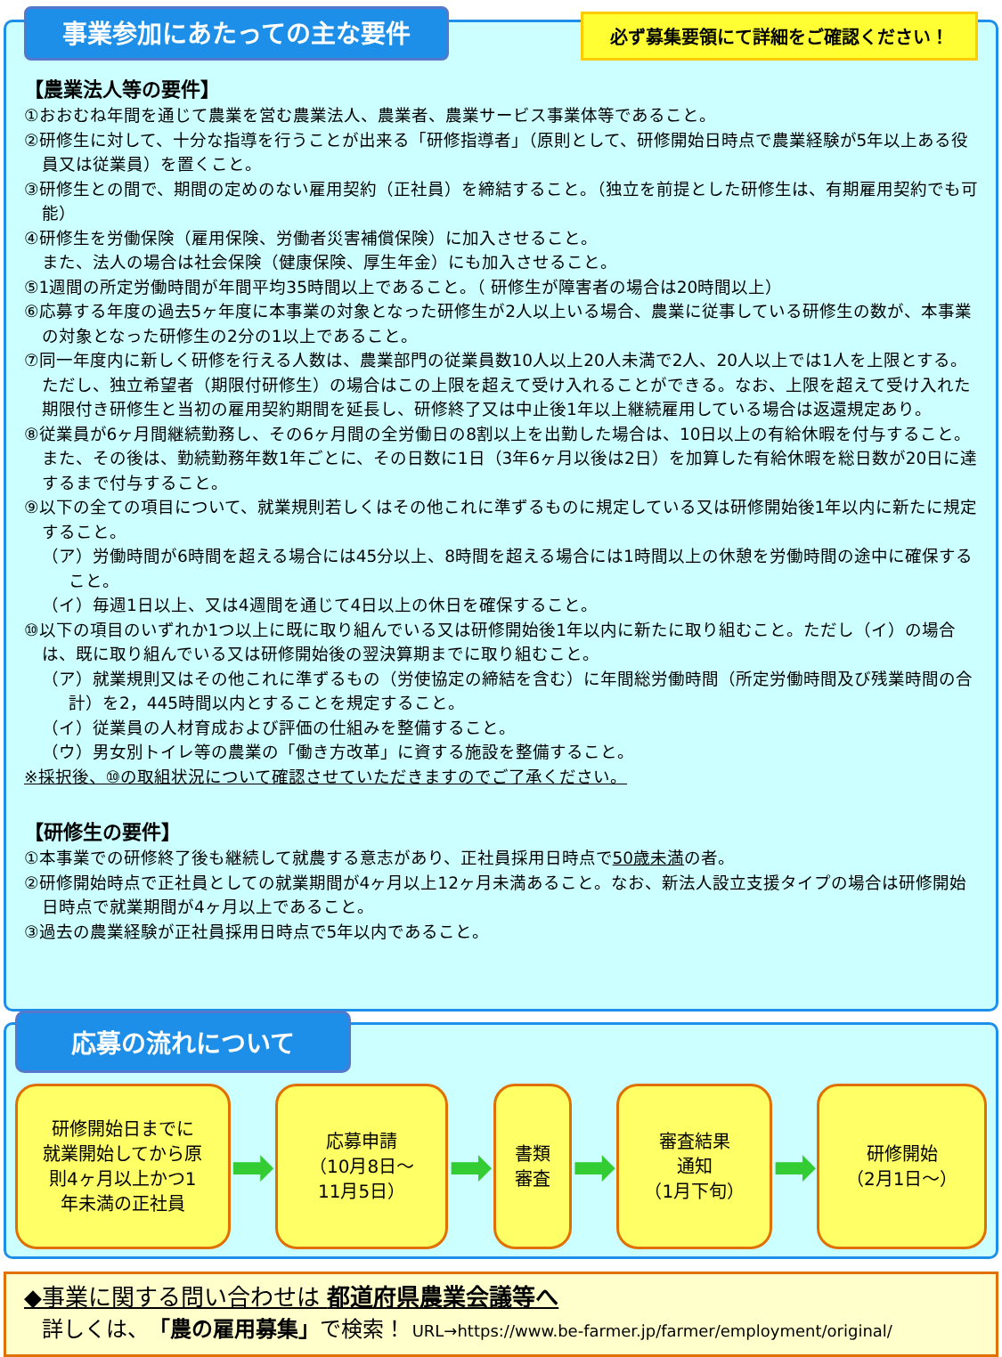事業参加にあたっての主な要件
必ず募集要領にて詳細をご確認ください！
【農業法人等の要件】
①おおむね年間を通じて農業を営む農業法人、農業者、農業サービス事業体等であること。
②研修生に対して、十分な指導を行うことが出来る「研修指導者」（原則として、研修開始日時点で農業経験が5年以上ある役員又は従業員）を置くこと。
③研修生との間で、期間の定めのない雇用契約（正社員）を締結すること。（独立を前提とした研修生は、有期雇用契約でも可能）
④研修生を労働保険（雇用保険、労働者災害補償保険）に加入させること。
また、法人の場合は社会保険（健康保険、厚生年金）にも加入させること。
⑤1週間の所定労働時間が年間平均35時間以上であること。（ 研修生が障害者の場合は20時間以上）
⑥応募する年度の過去5ヶ年度に本事業の対象となった研修生が2人以上いる場合、農業に従事している研修生の数が、本事業の対象となった研修生の2分の1以上であること。
⑦同一年度内に新しく研修を行える人数は、農業部門の従業員数10人以上20人未満で2人、20人以上では1人を上限とする。ただし、独立希望者（期限付研修生）の場合はこの上限を超えて受け入れることができる。なお、上限を超えて受け入れた期限付き研修生と当初の雇用契約期間を延長し、研修終了又は中止後1年以上継続雇用している場合は返還規定あり。
⑧従業員が6ヶ月間継続勤務し、その6ヶ月間の全労働日の8割以上を出勤した場合は、10日以上の有給休暇を付与すること。また、その後は、勤続勤務年数1年ごとに、その日数に1日（3年6ヶ月以後は2日）を加算した有給休暇を総日数が20日に達するまで付与すること。
⑨以下の全ての項目について、就業規則若しくはその他これに準ずるものに規定している又は研修開始後1年以内に新たに規定すること。
（ア）労働時間が6時間を超える場合には45分以上、8時間を超える場合には1時間以上の休憩を労働時間の途中に確保すること。
（イ）毎週1日以上、又は4週間を通じて4日以上の休日を確保すること。
⑩以下の項目のいずれか1つ以上に既に取り組んでいる又は研修開始後1年以内に新たに取り組むこと。ただし（イ）の場合は、既に取り組んでいる又は研修開始後の翌決算期までに取り組むこと。
（ア）就業規則又はその他これに準ずるもの（労使協定の締結を含む）に年間総労働時間（所定労働時間及び残業時間の合計）を2，445時間以内とすることを規定すること。
（イ）従業員の人材育成および評価の仕組みを整備すること。
（ウ）男女別トイレ等の農業の「働き方改革」に資する施設を整備すること。
※採択後、⑩の取組状況について確認させていただきますのでご了承ください。
【研修生の要件】
①本事業での研修終了後も継続して就農する意志があり、正社員採用日時点で50歳未満の者。
②研修開始時点で正社員としての就業期間が4ヶ月以上12ヶ月未満あること。なお、新法人設立支援タイプの場合は研修開始日時点で就業期間が4ヶ月以上であること。
③過去の農業経験が正社員採用日時点で5年以内であること。
応募の流れについて
研修開始日までに
就業開始してから原
則4ヶ月以上かつ1
年未満の正社員
➡
応募申請
（10月8日～
11月5日）
➡
書類
審査
➡
審査結果
通知
（1月下旬）
➡
研修開始
（2月1日～）
◆事業に関する問い合わせは 都道府県農業会議等へ
詳しくは、「農の雇用募集」で検索！ URL→https://www.be-farmer.jp/farmer/employment/original/